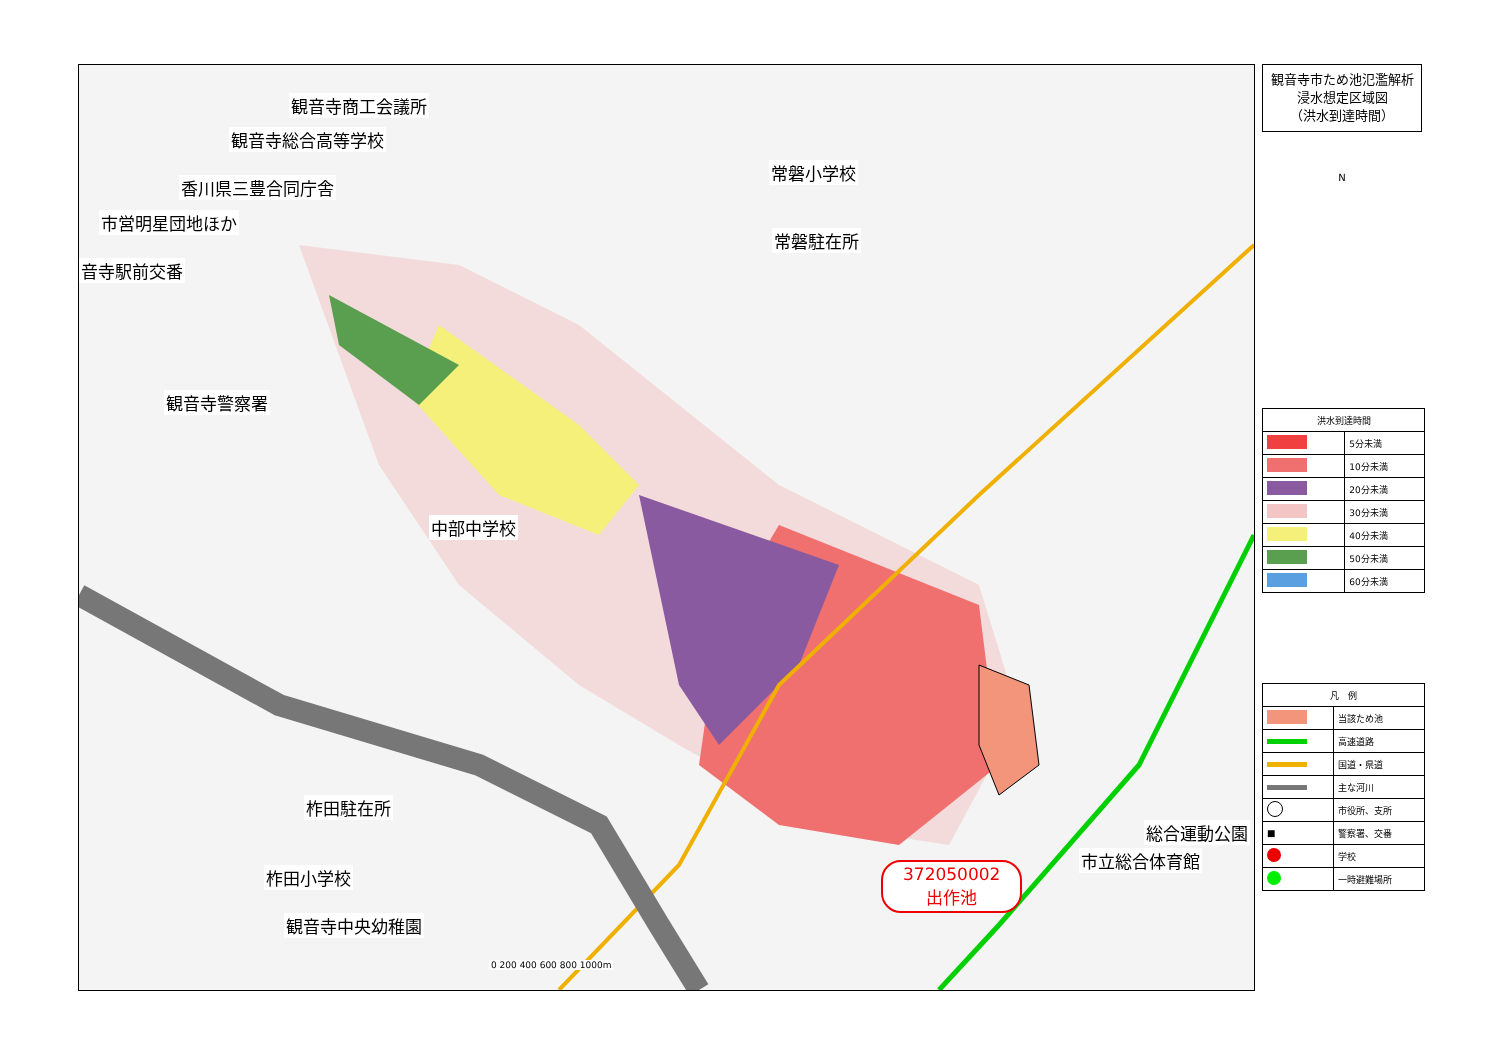観音寺商工会議所
観音寺総合高等学校
常磐小学校
香川県三豊合同庁舎
市営明星団地ほか
常磐駐在所
音寺駅前交番
観音寺警察署
中部中学校
柞田駐在所
柞田小学校
観音寺中央幼稚園
総合運動公園
市立総合体育館
372050002
出作池
0 200 400 600 800 1000m
観音寺市ため池氾濫解析
浸水想定区域図
（洪水到達時間）
N
| 洪水到達時間 | |
| --- | --- |
| | 5分未満 |
| | 10分未満 |
| | 20分未満 |
| | 30分未満 |
| | 40分未満 |
| | 50分未満 |
| | 60分未満 |
| 凡 例 | |
| --- | --- |
| | 当該ため池 |
| | 高速道路 |
| | 国道・県道 |
| | 主な河川 |
| | 市役所、支所 |
| ■ | 警察署、交番 |
| | 学校 |
| | 一時避難場所 |